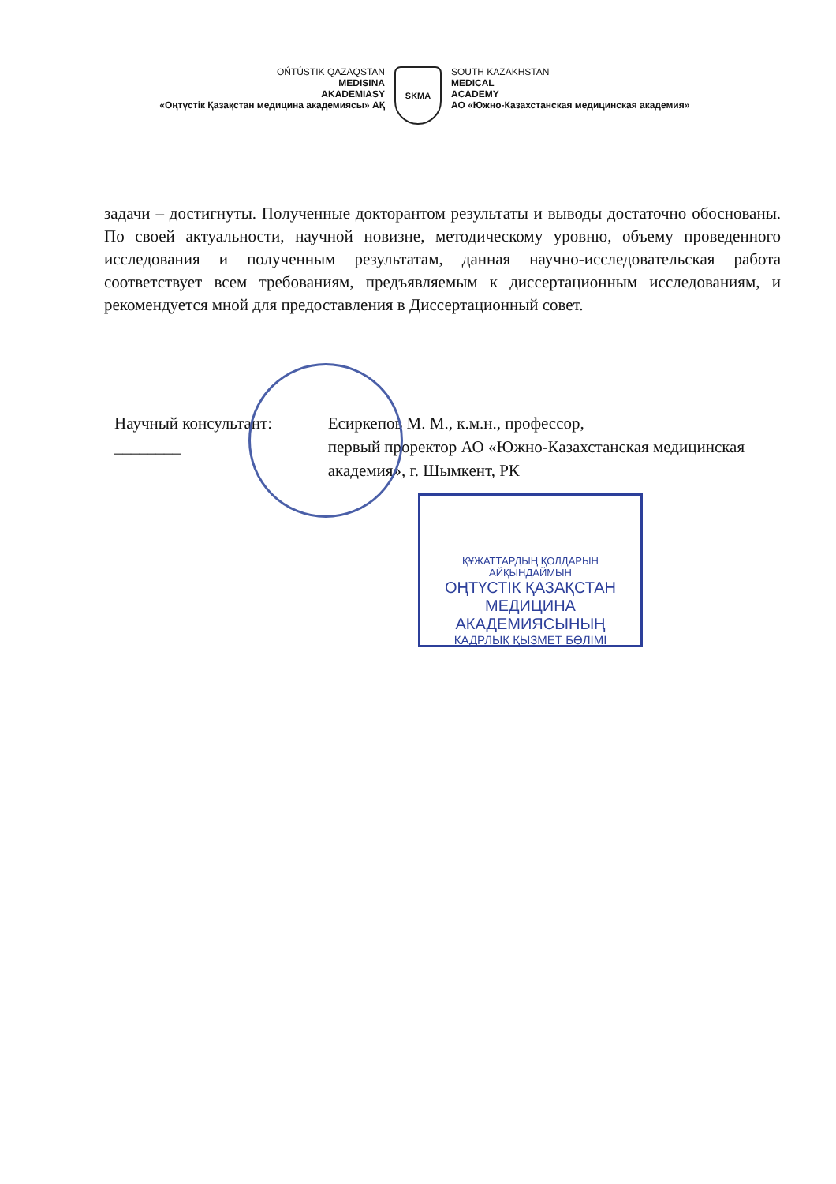OŃTÚSTIK QAZAQSTAN
MEDISINA
AKADEMIASY
«Оңтүстік Қазақстан медицина академиясы» АҚ
SKMA
SOUTH KAZAKHSTAN
MEDICAL
ACADEMY
АО «Южно-Казахстанская медицинская академия»
задачи – достигнуты. Полученные докторантом результаты и выводы достаточно обоснованы. По своей актуальности, научной новизне, методическому уровню, объему проведенного исследования и полученным результатам, данная научно-исследовательская работа соответствует всем требованиям, предъявляемым к диссертационным исследованиям, и рекомендуется мной для предоставления в Диссертационный совет.
Научный консультант: ________
Есиркепов М. М., к.м.н., профессор,
первый проректор АО «Южно-Казахстанская медицинская академия», г. Шымкент, РК
ҚҰЖАТТАРДЫҢ ҚОЛДАРЫН АЙҚЫНДАЙМЫН
ОҢТҮСТІК ҚАЗАҚСТАН
МЕДИЦИНА АКАДЕМИЯСЫНЫҢ
КАДРЛЫҚ ҚЫЗМЕТ БӨЛІМІ